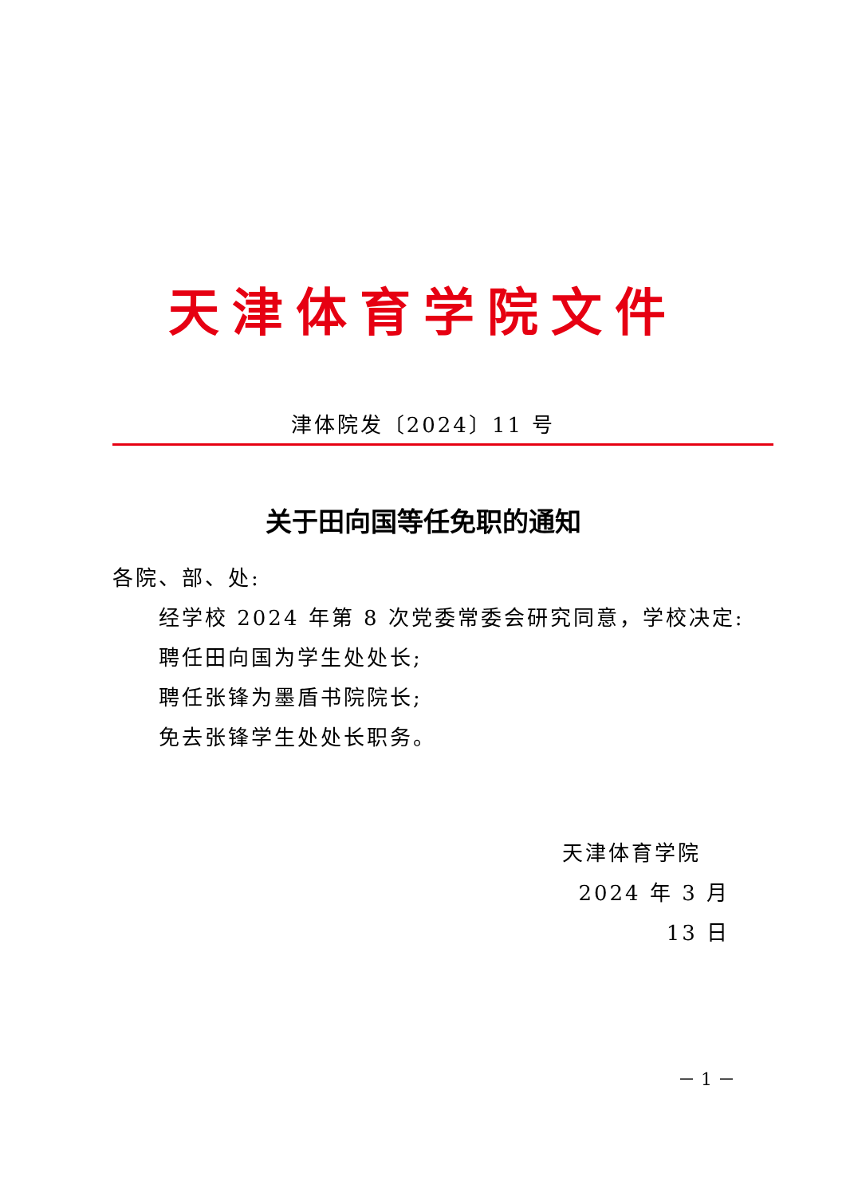天津体育学院文件
津体院发〔2024〕11 号
关于田向国等任免职的通知
各院、部、处:
经学校 2024 年第 8 次党委常委会研究同意，学校决定:
聘任田向国为学生处处长;
聘任张锋为墨盾书院院长;
免去张锋学生处处长职务。
天津体育学院
2024 年 3 月 13 日
－ 1 －